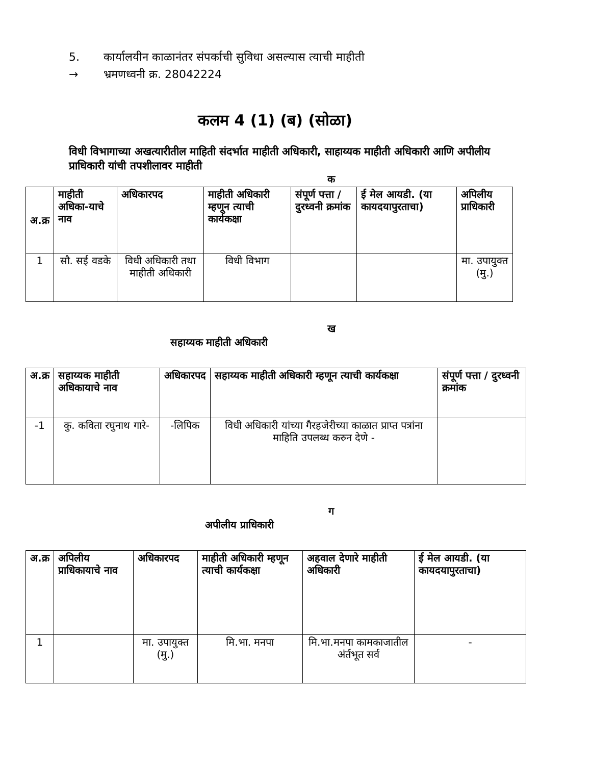5. कार्यालयीन काळानंतर संपर्काची सुविधा असल्यास त्याची माहीती
→ भ्रमणध्वनी क्र. 28042224
कलम 4 (1) (ब) (सोळा)
विधी विभागाच्या अखत्यारीतील माहिती संदर्भात माहीती अधिकारी, साहाय्यक माहीती अधिकारी आणि अपीलीय प्राधिकारी यांची तपशीलावर माहीती
क
| अ.क्र | माहीती अधिका-याचे नाव | अधिकारपद | माहीती अधिकारी म्हणून त्याची कार्यकक्षा | संपूर्ण पत्ता / दुरध्वनी क्रमांक | ई मेल आयडी. (या कायदयापुरताचा) | अपिलीय प्राधिकारी |
| --- | --- | --- | --- | --- | --- | --- |
| 1 | सौ. सई वडके | विधी अधिकारी तथा माहीती अधिकारी | विधी विभाग | | | मा. उपायुक्त (मु.) |
ख
सहाय्यक माहीती अधिकारी
| अ.क्र | सहाय्यक माहीती अधिकायाचे नाव | अधिकारपद | सहाय्यक माहीती अधिकारी म्हणून त्याची कार्यकक्षा | संपूर्ण पत्ता / दुरध्वनी क्रमांक |
| --- | --- | --- | --- | --- |
| -1 | कु. कविता रघुनाथ गारे- | -लिपिक | विधी अधिकारी यांच्या गैरहजेरीच्या काळात प्राप्त पत्रांना माहिति उपलब्ध करुन देणे - | |
ग
अपीलीय प्राधिकारी
| अ.क्र | अपिलीय प्राधिकायाचे नाव | अधिकारपद | माहीती अधिकारी म्हणून त्याची कार्यकक्षा | अहवाल देणारे माहीती अधिकारी | ई मेल आयडी. (या कायदयापुरताचा) |
| --- | --- | --- | --- | --- | --- |
| 1 | | मा. उपायुक्त (मु.) | मि.भा. मनपा | मि.भा.मनपा कामकाजातील अंर्तभूत सर्व | - |